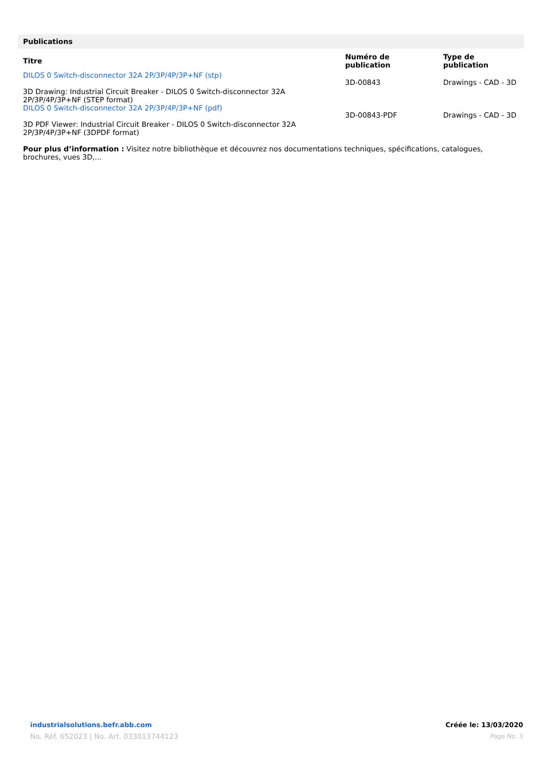Publications
| Titre | Numéro de publication | Type de publication |
| --- | --- | --- |
| DILOS 0 Switch-disconnector 32A 2P/3P/4P/3P+NF (stp) 3D Drawing: Industrial Circuit Breaker - DILOS 0 Switch-disconnector 32A 2P/3P/4P/3P+NF (STEP format) | 3D-00843 | Drawings - CAD - 3D |
| DILOS 0 Switch-disconnector 32A 2P/3P/4P/3P+NF (pdf) 3D PDF Viewer: Industrial Circuit Breaker - DILOS 0 Switch-disconnector 32A 2P/3P/4P/3P+NF (3DPDF format) | 3D-00843-PDF | Drawings - CAD - 3D |
Pour plus d’information : Visitez notre bibliothèque et découvrez nos documentations techniques, spécifications, catalogues, brochures, vues 3D,...
industrialsolutions.befr.abb.com
No. Réf. 652023 | No. Art. 033013744123
Créée le: 13/03/2020
Page No. 3